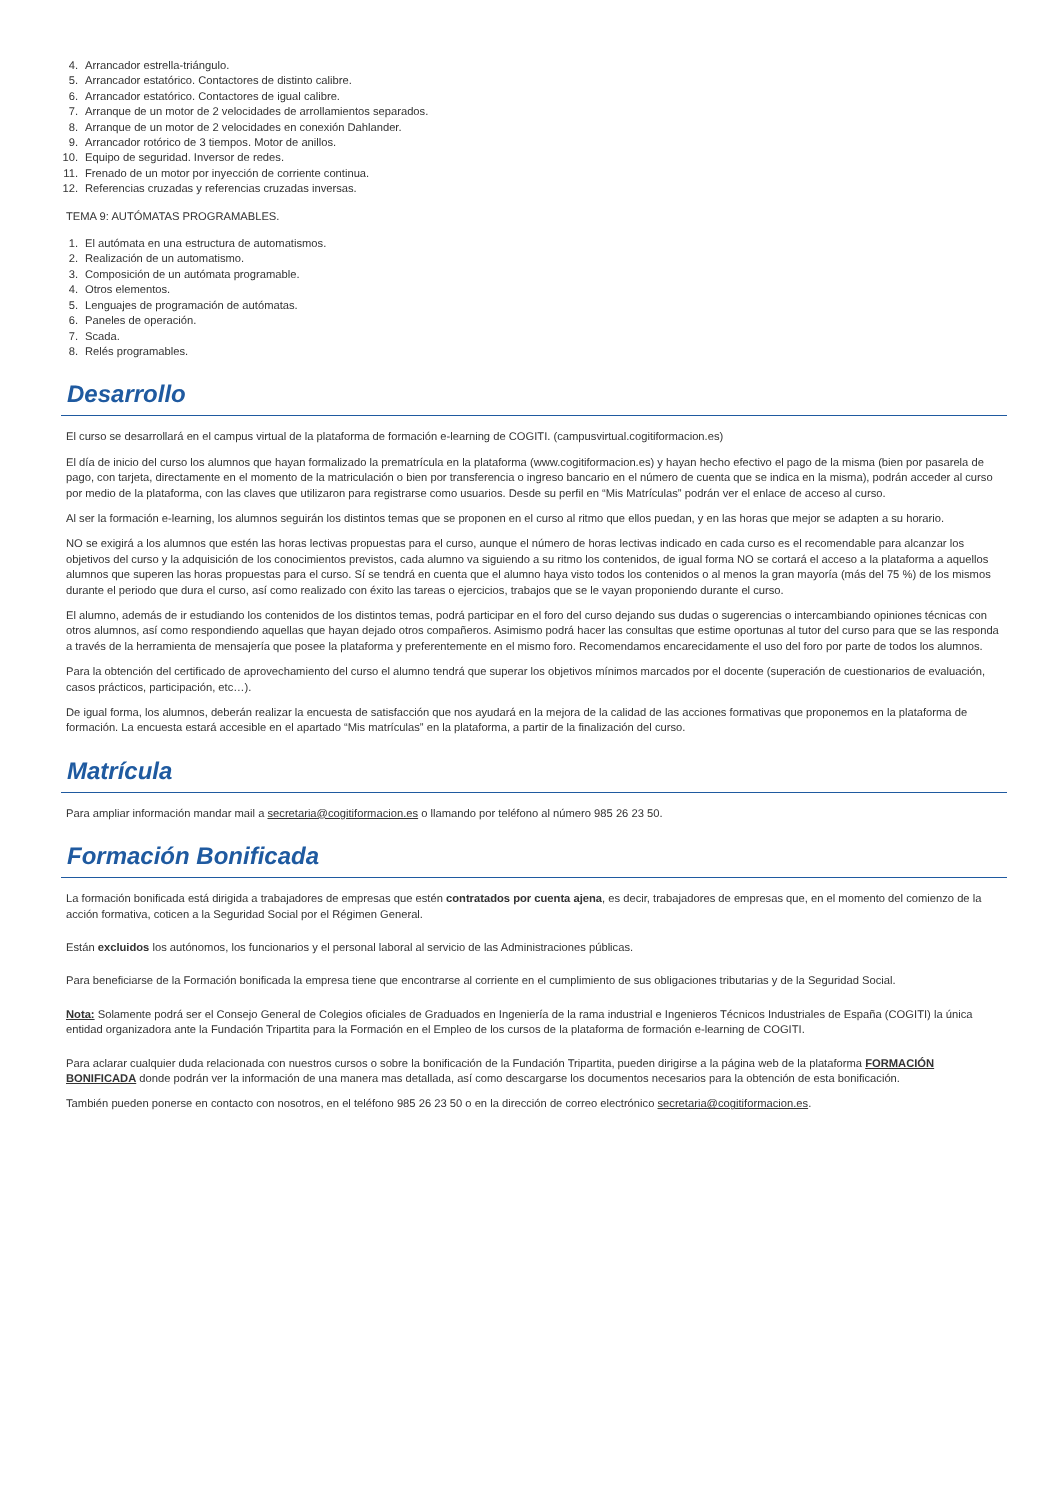4. Arrancador estrella-triángulo.
5. Arrancador estatórico. Contactores de distinto calibre.
6. Arrancador estatórico. Contactores de igual calibre.
7. Arranque de un motor de 2 velocidades de arrollamientos separados.
8. Arranque de un motor de 2 velocidades en conexión Dahlander.
9. Arrancador rotórico de 3 tiempos. Motor de anillos.
10. Equipo de seguridad. Inversor de redes.
11. Frenado de un motor por inyección de corriente continua.
12. Referencias cruzadas y referencias cruzadas inversas.
TEMA 9: AUTÓMATAS PROGRAMABLES.
1. El autómata en una estructura de automatismos.
2. Realización de un automatismo.
3. Composición de un autómata programable.
4. Otros elementos.
5. Lenguajes de programación de autómatas.
6. Paneles de operación.
7. Scada.
8. Relés programables.
Desarrollo
El curso se desarrollará en el campus virtual de la plataforma de formación e-learning de COGITI. (campusvirtual.cogitiformacion.es)
El día de inicio del curso los alumnos que hayan formalizado la prematrícula en la plataforma (www.cogitiformacion.es) y hayan hecho efectivo el pago de la misma (bien por pasarela de pago, con tarjeta, directamente en el momento de la matriculación o bien por transferencia o ingreso bancario en el número de cuenta que se indica en la misma), podrán acceder al curso por medio de la plataforma, con las claves que utilizaron para registrarse como usuarios. Desde su perfil en “Mis Matrículas” podrán ver el enlace de acceso al curso.
Al ser la formación e-learning, los alumnos seguirán los distintos temas que se proponen en el curso al ritmo que ellos puedan, y en las horas que mejor se adapten a su horario.
NO se exigirá a los alumnos que estén las horas lectivas propuestas para el curso, aunque el número de horas lectivas indicado en cada curso es el recomendable para alcanzar los objetivos del curso y la adquisición de los conocimientos previstos, cada alumno va siguiendo a su ritmo los contenidos, de igual forma NO se cortará el acceso a la plataforma a aquellos alumnos que superen las horas propuestas para el curso. Sí se tendrá en cuenta que el alumno haya visto todos los contenidos o al menos la gran mayoría (más del 75 %) de los mismos durante el periodo que dura el curso, así como realizado con éxito las tareas o ejercicios, trabajos que se le vayan proponiendo durante el curso.
El alumno, además de ir estudiando los contenidos de los distintos temas, podrá participar en el foro del curso dejando sus dudas o sugerencias o intercambiando opiniones técnicas con otros alumnos, así como respondiendo aquellas que hayan dejado otros compañeros. Asimismo podrá hacer las consultas que estime oportunas al tutor del curso para que se las responda a través de la herramienta de mensajería que posee la plataforma y preferentemente en el mismo foro. Recomendamos encarecidamente el uso del foro por parte de todos los alumnos.
Para la obtención del certificado de aprovechamiento del curso el alumno tendrá que superar los objetivos mínimos marcados por el docente (superación de cuestionarios de evaluación, casos prácticos, participación, etc…).
De igual forma, los alumnos, deberán realizar la encuesta de satisfacción que nos ayudará en la mejora de la calidad de las acciones formativas que proponemos en la plataforma de formación. La encuesta estará accesible en el apartado “Mis matrículas” en la plataforma, a partir de la finalización del curso.
Matrícula
Para ampliar información mandar mail a secretaria@cogitiformacion.es o llamando por teléfono al número 985 26 23 50.
Formación Bonificada
La formación bonificada está dirigida a trabajadores de empresas que estén contratados por cuenta ajena, es decir, trabajadores de empresas que, en el momento del comienzo de la acción formativa, coticen a la Seguridad Social por el Régimen General.
Están excluidos los autónomos, los funcionarios y el personal laboral al servicio de las Administraciones públicas.
Para beneficiarse de la Formación bonificada la empresa tiene que encontrarse al corriente en el cumplimiento de sus obligaciones tributarias y de la Seguridad Social.
Nota: Solamente podrá ser el Consejo General de Colegios oficiales de Graduados en Ingeniería de la rama industrial e Ingenieros Técnicos Industriales de España (COGITI) la única entidad organizadora ante la Fundación Tripartita para la Formación en el Empleo de los cursos de la plataforma de formación e-learning de COGITI.
Para aclarar cualquier duda relacionada con nuestros cursos o sobre la bonificación de la Fundación Tripartita, pueden dirigirse a la página web de la plataforma FORMACIÓN BONIFICADA donde podrán ver la información de una manera mas detallada, así como descargarse los documentos necesarios para la obtención de esta bonificación.
También pueden ponerse en contacto con nosotros, en el teléfono 985 26 23 50 o en la dirección de correo electrónico secretaria@cogitiformacion.es.